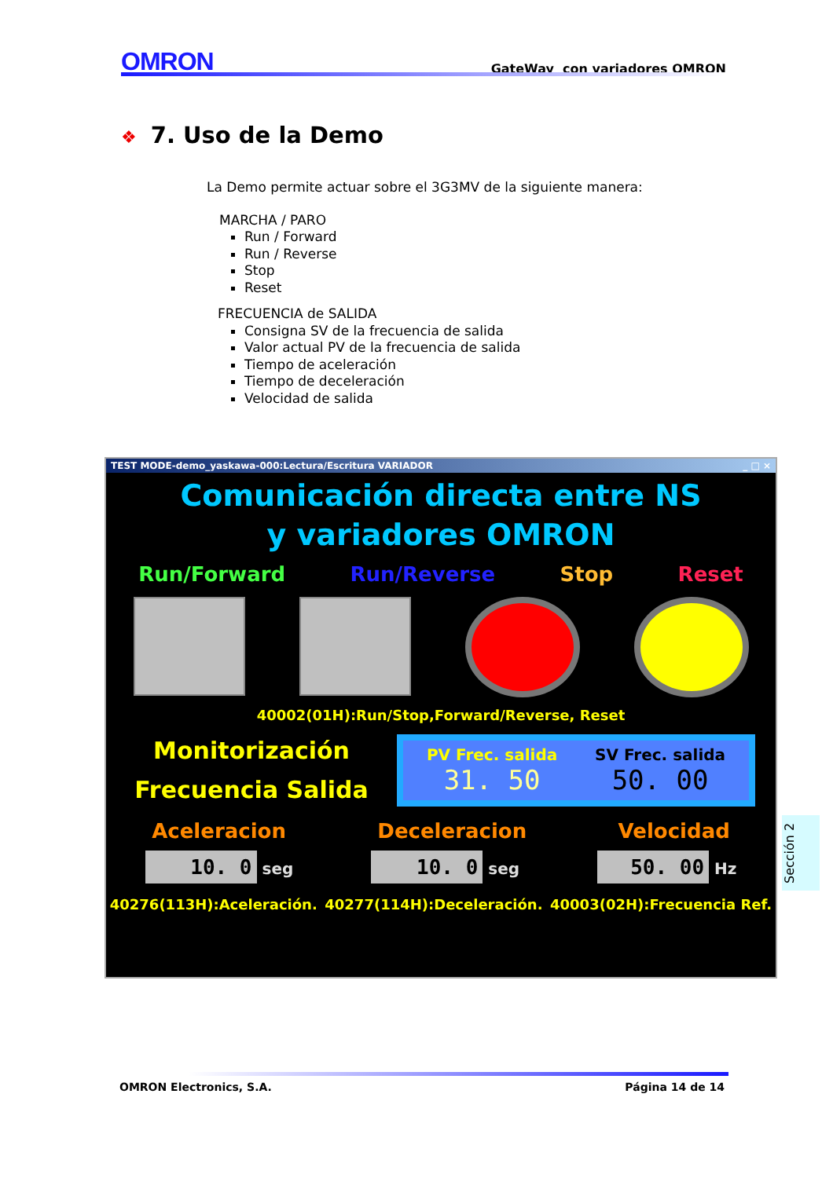OMRON
GateWay con variadores OMRON
❖ 7. Uso de la Demo
La Demo permite actuar sobre el 3G3MV de la siguiente manera:
MARCHA / PARO
Run / Forward
Run / Reverse
Stop
Reset
FRECUENCIA de SALIDA
Consigna SV de la frecuencia de salida
Valor actual PV de la frecuencia de salida
Tiempo de aceleración
Tiempo de deceleración
Velocidad de salida
TEST MODE-demo_yaskawa-000:Lectura/Escritura VARIADOR _ □ ×
Comunicación directa entre NS
y variadores OMRON
Run/Forward Run/Reverse Stop Reset
40002(01H):Run/Stop,Forward/Reverse, Reset
Monitorización
Frecuencia Salida
PV Frec. salida
31. 50
SV Frec. salida
50. 00
Aceleracion Deceleracion Velocidad
10. 0 seg 10. 0 seg 50. 00 Hz
40276(113H):Aceleración. 40277(114H):Deceleración. 40003(02H):Frecuencia Ref.
Sección 2
OMRON Electronics, S.A. Página 14 de 14